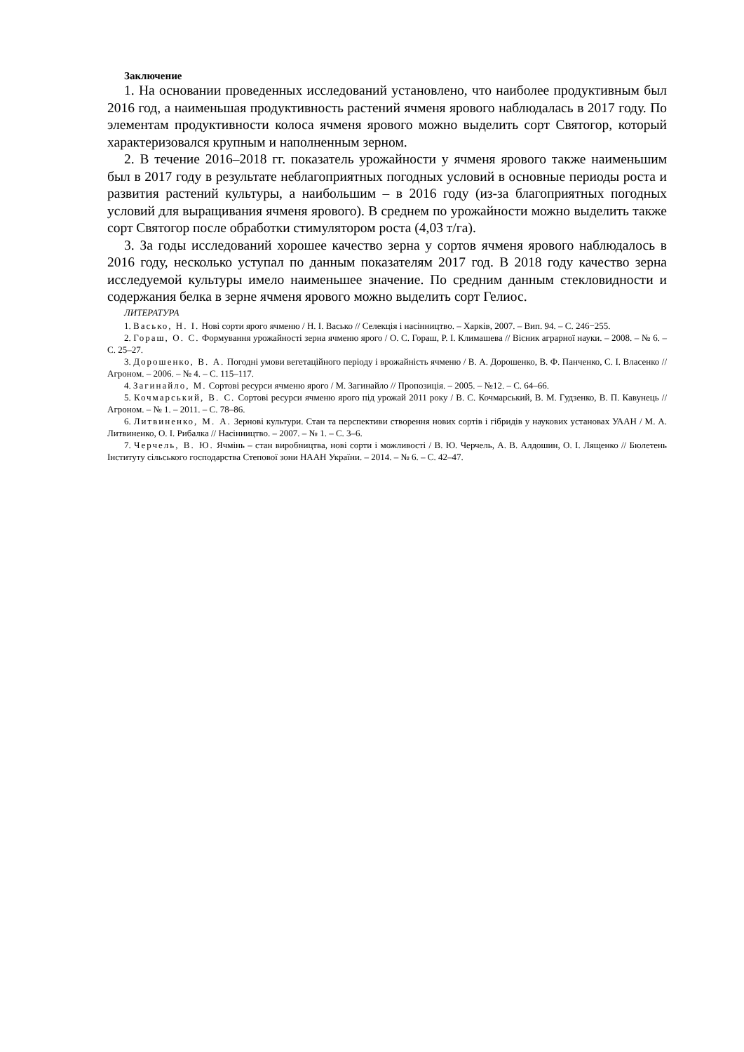Заключение
1. На основании проведенных исследований установлено, что наиболее продуктивным был 2016 год, а наименьшая продуктивность растений ячменя ярового наблюдалась в 2017 году. По элементам продуктивности колоса ячменя ярового можно выделить сорт Святогор, который характеризовался крупным и наполненным зерном.
2. В течение 2016–2018 гг. показатель урожайности у ячменя ярового также наименьшим был в 2017 году в результате неблагоприятных погодных условий в основные периоды роста и развития растений культуры, а наибольшим – в 2016 году (из-за благоприятных погодных условий для выращивания ячменя ярового). В среднем по урожайности можно выделить также сорт Святогор после обработки стимулятором роста (4,03 т/га).
3. За годы исследований хорошее качество зерна у сортов ячменя ярового наблюдалось в 2016 году, несколько уступал по данным показателям 2017 год. В 2018 году качество зерна исследуемой культуры имело наименьшее значение. По средним данным стекловидности и содержания белка в зерне ячменя ярового можно выделить сорт Гелиос.
ЛИТЕРАТУРА
1. Васько, Н. І. Нові сорти ярого ячменю / Н. І. Васько // Селекція і насінництво. – Харків, 2007. – Вип. 94. – С. 246−255.
2. Гораш, О. С. Формування урожайності зерна ячменю ярого / О. С. Гораш, Р. І. Климашева // Вісник аграрної науки. – 2008. – № 6. – С. 25–27.
3. Дорошенко, В. А. Погодні умови вегетаційного періоду і врожайність ячменю / В. А. Дорошенко, В. Ф. Панченко, С. І. Власенко // Агроном. – 2006. – № 4. – С. 115–117.
4. Загинайло, М. Сортові ресурси ячменю ярого / М. Загинайло // Пропозиція. – 2005. – №12. – С. 64–66.
5. Кочмарський, В. С. Сортові ресурси ячменю ярого під урожай 2011 року / В. С. Кочмарський, В. М. Гудзенко, В. П. Кавунець // Агроном. – № 1. – 2011. – С. 78–86.
6. Литвиненко, М. А. Зернові культури. Стан та перспективи створення нових сортів і гібридів у наукових установах УААН / М. А. Литвиненко, О. І. Рибалка // Насінництво. – 2007. – № 1. – С. 3–6.
7. Черчель, В. Ю. Ячмінь – стан виробництва, нові сорти і можливості / В. Ю. Черчель, А. В. Алдошин, О. І. Лященко // Бюлетень Інституту сільського господарства Степової зони НААН України. – 2014. – № 6. – С. 42–47.